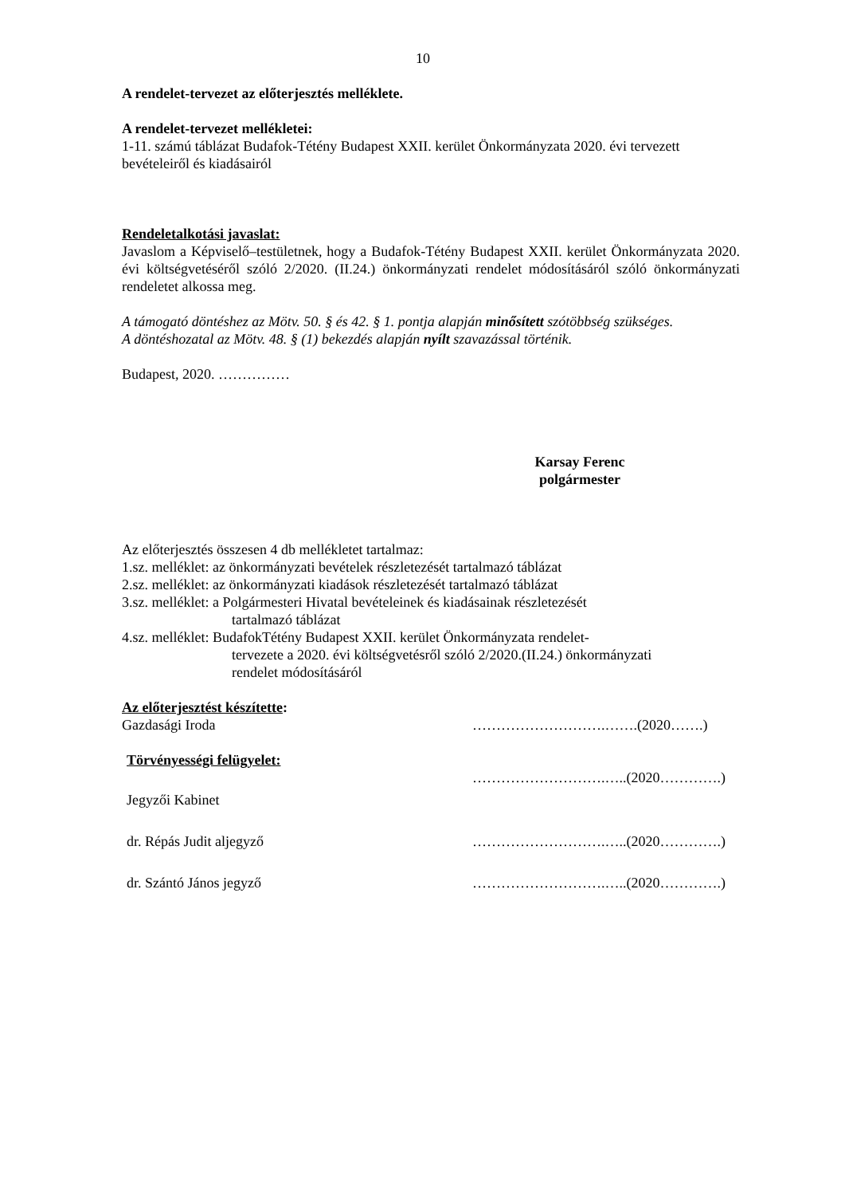10
A rendelet-tervezet az előterjesztés melléklete.
A rendelet-tervezet mellékletei:
1-11. számú táblázat Budafok-Tétény Budapest XXII. kerület Önkormányzata 2020. évi tervezett bevételeiről és kiadásairól
Rendeletalkotási javaslat:
Javaslom a Képviselő–testületnek, hogy a Budafok-Tétény Budapest XXII. kerület Önkormányzata 2020. évi költségvetéséről szóló 2/2020. (II.24.) önkormányzati rendelet módosításáról szóló önkormányzati rendeletet alkossa meg.
A támogató döntéshez az Mötv. 50. § és 42. § 1. pontja alapján minősített szótöbbség szükséges.
A döntéshozatal az Mötv. 48. § (1) bekezdés alapján nyílt szavazással történik.
Budapest, 2020. ……………
Karsay Ferenc
polgármester
Az előterjesztés összesen 4 db mellékletet tartalmaz:
1.sz. melléklet: az önkormányzati bevételek részletezését tartalmazó táblázat
2.sz. melléklet: az önkormányzati kiadások részletezését tartalmazó táblázat
3.sz. melléklet: a Polgármesteri Hivatal bevételeinek és kiadásainak részletezését
tartalmazó táblázat
4.sz. melléklet: BudafokTétény Budapest XXII. kerület Önkormányzata rendelet-
tervezete a 2020. évi költségvetésről szóló 2/2020.(II.24.) önkormányzati
rendelet módosításáról
Az előterjesztést készítette:
Gazdasági Iroda ……………………….…….(2020…….)
Törvényességi felügyelet:
……………………….…..(2020………….)
Jegyzői Kabinet
dr. Répás Judit aljegyző ……………………….…..(2020………….)
dr. Szántó János jegyző ……………………….…..(2020………….)